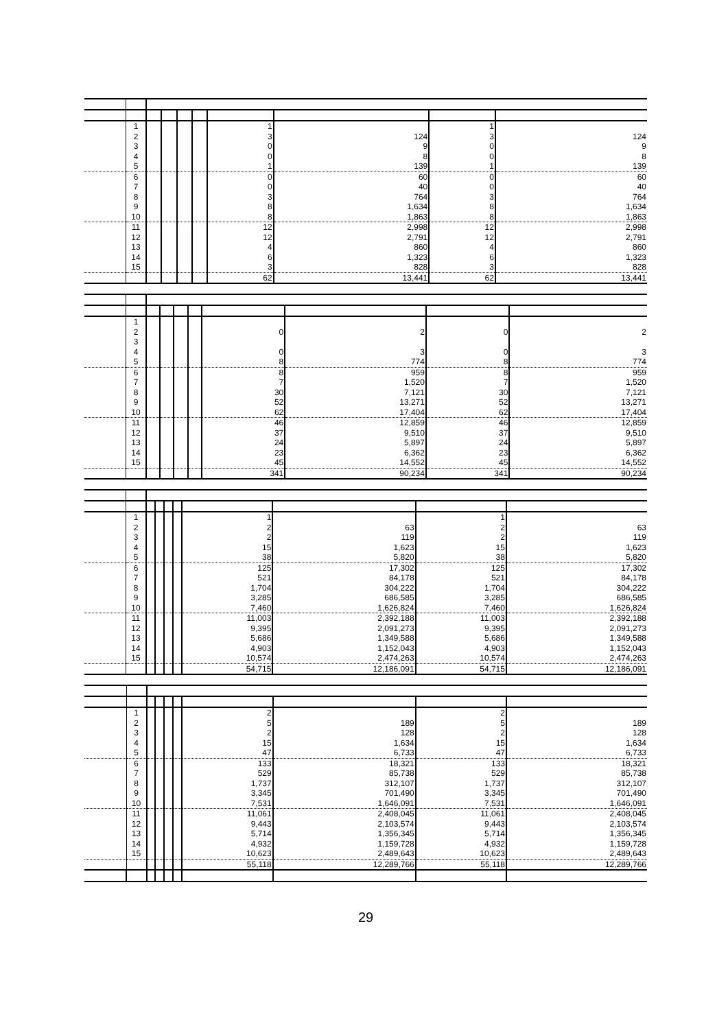| | 1 | | | | | 1 | | 1 | |
| | 2 | | | | | 3 | 124 | 3 | 124 |
| | 3 | | | | | 0 | 9 | 0 | 9 |
| | 4 | | | | | 0 | 8 | 0 | 8 |
| | 5 | | | | | 1 | 139 | 1 | 139 |
| | 6 | | | | | 0 | 60 | 0 | 60 |
| | 7 | | | | | 0 | 40 | 0 | 40 |
| | 8 | | | | | 3 | 764 | 3 | 764 |
| | 9 | | | | | 8 | 1,634 | 8 | 1,634 |
| | 10 | | | | | 8 | 1,863 | 8 | 1,863 |
| | 11 | | | | | 12 | 2,998 | 12 | 2,998 |
| | 12 | | | | | 12 | 2,791 | 12 | 2,791 |
| | 13 | | | | | 4 | 860 | 4 | 860 |
| | 14 | | | | | 6 | 1,323 | 6 | 1,323 |
| | 15 | | | | | 3 | 828 | 3 | 828 |
| | | | | | | 62 | 13,441 | 62 | 13,441 |
| | 1 | | | | | | | | |
| | 2 | | | | | 0 | 2 | 0 | 2 |
| | 3 | | | | | | | | |
| | 4 | | | | | 0 | 3 | 0 | 3 |
| | 5 | | | | | 8 | 774 | 8 | 774 |
| | 6 | | | | | 8 | 959 | 8 | 959 |
| | 7 | | | | | 7 | 1,520 | 7 | 1,520 |
| | 8 | | | | | 30 | 7,121 | 30 | 7,121 |
| | 9 | | | | | 52 | 13,271 | 52 | 13,271 |
| | 10 | | | | | 62 | 17,404 | 62 | 17,404 |
| | 11 | | | | | 46 | 12,859 | 46 | 12,859 |
| | 12 | | | | | 37 | 9,510 | 37 | 9,510 |
| | 13 | | | | | 24 | 5,897 | 24 | 5,897 |
| | 14 | | | | | 23 | 6,362 | 23 | 6,362 |
| | 15 | | | | | 45 | 14,552 | 45 | 14,552 |
| | | | | | | 341 | 90,234 | 341 | 90,234 |
| | 1 | | | | | 1 | | 1 | |
| | 2 | | | | | 2 | 63 | 2 | 63 |
| | 3 | | | | | 2 | 119 | 2 | 119 |
| | 4 | | | | | 15 | 1,623 | 15 | 1,623 |
| | 5 | | | | | 38 | 5,820 | 38 | 5,820 |
| | 6 | | | | | 125 | 17,302 | 125 | 17,302 |
| | 7 | | | | | 521 | 84,178 | 521 | 84,178 |
| | 8 | | | | | 1,704 | 304,222 | 1,704 | 304,222 |
| | 9 | | | | | 3,285 | 686,585 | 3,285 | 686,585 |
| | 10 | | | | | 7,460 | 1,626,824 | 7,460 | 1,626,824 |
| | 11 | | | | | 11,003 | 2,392,188 | 11,003 | 2,392,188 |
| | 12 | | | | | 9,395 | 2,091,273 | 9,395 | 2,091,273 |
| | 13 | | | | | 5,686 | 1,349,588 | 5,686 | 1,349,588 |
| | 14 | | | | | 4,903 | 1,152,043 | 4,903 | 1,152,043 |
| | 15 | | | | | 10,574 | 2,474,263 | 10,574 | 2,474,263 |
| | | | | | | 54,715 | 12,186,091 | 54,715 | 12,186,091 |
| | 1 | | | | | 2 | | 2 | |
| | 2 | | | | | 5 | 189 | 5 | 189 |
| | 3 | | | | | 2 | 128 | 2 | 128 |
| | 4 | | | | | 15 | 1,634 | 15 | 1,634 |
| | 5 | | | | | 47 | 6,733 | 47 | 6,733 |
| | 6 | | | | | 133 | 18,321 | 133 | 18,321 |
| | 7 | | | | | 529 | 85,738 | 529 | 85,738 |
| | 8 | | | | | 1,737 | 312,107 | 1,737 | 312,107 |
| | 9 | | | | | 3,345 | 701,490 | 3,345 | 701,490 |
| | 10 | | | | | 7,531 | 1,646,091 | 7,531 | 1,646,091 |
| | 11 | | | | | 11,061 | 2,408,045 | 11,061 | 2,408,045 |
| | 12 | | | | | 9,443 | 2,103,574 | 9,443 | 2,103,574 |
| | 13 | | | | | 5,714 | 1,356,345 | 5,714 | 1,356,345 |
| | 14 | | | | | 4,932 | 1,159,728 | 4,932 | 1,159,728 |
| | 15 | | | | | 10,623 | 2,489,643 | 10,623 | 2,489,643 |
| | | | | | | 55,118 | 12,289,766 | 55,118 | 12,289,766 |
29